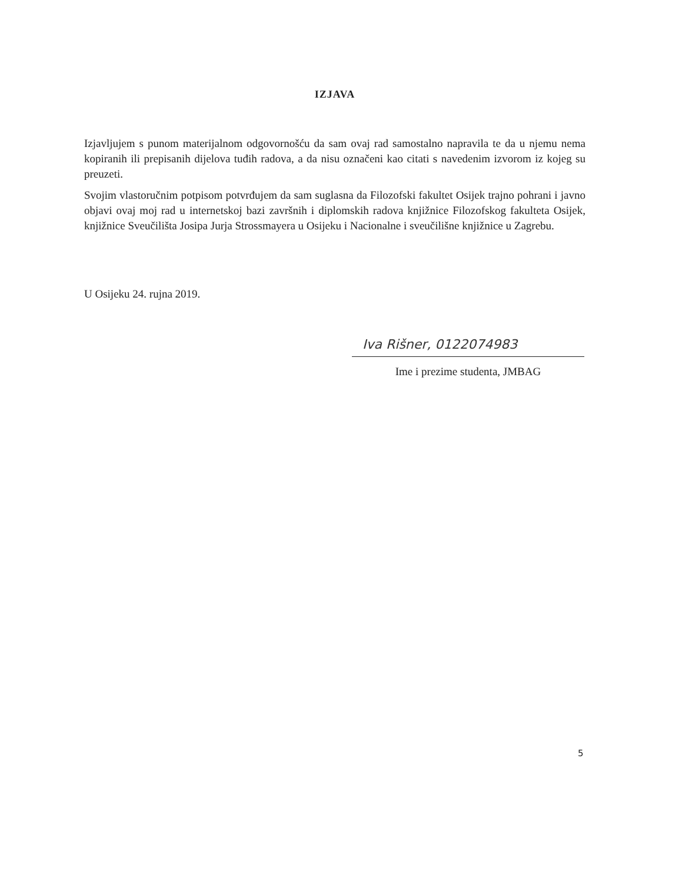IZJAVA
Izjavljujem s punom materijalnom odgovornošću da sam ovaj rad samostalno napravila te da u njemu nema kopiranih ili prepisanih dijelova tuđih radova, a da nisu označeni kao citati s navedenim izvorom iz kojeg su preuzeti.
Svojim vlastoručnim potpisom potvrđujem da sam suglasna da Filozofski fakultet Osijek trajno pohrani i javno objavi ovaj moj rad u internetskoj bazi završnih i diplomskih radova knjižnice Filozofskog fakulteta Osijek, knjižnice Sveučilišta Josipa Jurja Strossmayera u Osijeku i Nacionalne i sveučilišne knjižnice u Zagrebu.
U Osijeku 24. rujna 2019.
Iva Rišner, 0122074983
Ime i prezime studenta, JMBAG
5